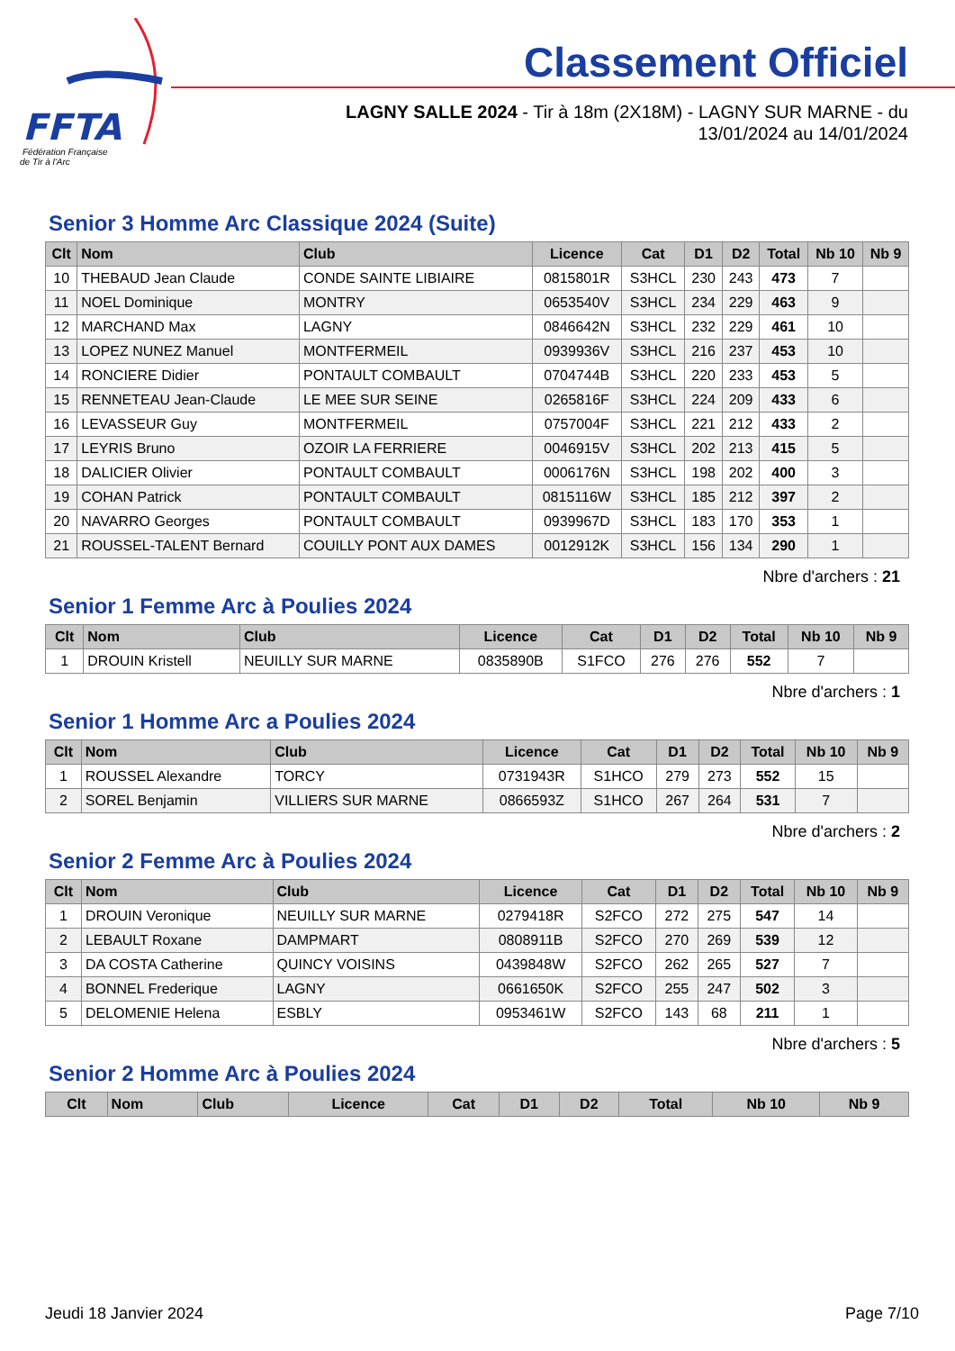FFTA
Fédération Française
de Tir à l'Arc
Classement Officiel
LAGNY SALLE 2024 - Tir à 18m (2X18M) - LAGNY SUR MARNE - du 13/01/2024 au 14/01/2024
Senior 3 Homme Arc Classique 2024 (Suite)
| Clt | Nom | Club | Licence | Cat | D1 | D2 | Total | Nb 10 | Nb 9 |
| --- | --- | --- | --- | --- | --- | --- | --- | --- | --- |
| 10 | THEBAUD Jean Claude | CONDE SAINTE LIBIAIRE | 0815801R | S3HCL | 230 | 243 | 473 | 7 | |
| 11 | NOEL Dominique | MONTRY | 0653540V | S3HCL | 234 | 229 | 463 | 9 | |
| 12 | MARCHAND Max | LAGNY | 0846642N | S3HCL | 232 | 229 | 461 | 10 | |
| 13 | LOPEZ NUNEZ Manuel | MONTFERMEIL | 0939936V | S3HCL | 216 | 237 | 453 | 10 | |
| 14 | RONCIERE Didier | PONTAULT COMBAULT | 0704744B | S3HCL | 220 | 233 | 453 | 5 | |
| 15 | RENNETEAU Jean-Claude | LE MEE SUR SEINE | 0265816F | S3HCL | 224 | 209 | 433 | 6 | |
| 16 | LEVASSEUR Guy | MONTFERMEIL | 0757004F | S3HCL | 221 | 212 | 433 | 2 | |
| 17 | LEYRIS Bruno | OZOIR LA FERRIERE | 0046915V | S3HCL | 202 | 213 | 415 | 5 | |
| 18 | DALICIER Olivier | PONTAULT COMBAULT | 0006176N | S3HCL | 198 | 202 | 400 | 3 | |
| 19 | COHAN Patrick | PONTAULT COMBAULT | 0815116W | S3HCL | 185 | 212 | 397 | 2 | |
| 20 | NAVARRO Georges | PONTAULT COMBAULT | 0939967D | S3HCL | 183 | 170 | 353 | 1 | |
| 21 | ROUSSEL-TALENT Bernard | COUILLY PONT AUX DAMES | 0012912K | S3HCL | 156 | 134 | 290 | 1 | |
Nbre d'archers : 21
Senior 1 Femme Arc à Poulies 2024
| Clt | Nom | Club | Licence | Cat | D1 | D2 | Total | Nb 10 | Nb 9 |
| --- | --- | --- | --- | --- | --- | --- | --- | --- | --- |
| 1 | DROUIN Kristell | NEUILLY SUR MARNE | 0835890B | S1FCO | 276 | 276 | 552 | 7 | |
Nbre d'archers : 1
Senior 1 Homme Arc a Poulies 2024
| Clt | Nom | Club | Licence | Cat | D1 | D2 | Total | Nb 10 | Nb 9 |
| --- | --- | --- | --- | --- | --- | --- | --- | --- | --- |
| 1 | ROUSSEL Alexandre | TORCY | 0731943R | S1HCO | 279 | 273 | 552 | 15 | |
| 2 | SOREL Benjamin | VILLIERS SUR MARNE | 0866593Z | S1HCO | 267 | 264 | 531 | 7 | |
Nbre d'archers : 2
Senior 2 Femme Arc à Poulies 2024
| Clt | Nom | Club | Licence | Cat | D1 | D2 | Total | Nb 10 | Nb 9 |
| --- | --- | --- | --- | --- | --- | --- | --- | --- | --- |
| 1 | DROUIN Veronique | NEUILLY SUR MARNE | 0279418R | S2FCO | 272 | 275 | 547 | 14 | |
| 2 | LEBAULT Roxane | DAMPMART | 0808911B | S2FCO | 270 | 269 | 539 | 12 | |
| 3 | DA COSTA Catherine | QUINCY VOISINS | 0439848W | S2FCO | 262 | 265 | 527 | 7 | |
| 4 | BONNEL Frederique | LAGNY | 0661650K | S2FCO | 255 | 247 | 502 | 3 | |
| 5 | DELOMENIE Helena | ESBLY | 0953461W | S2FCO | 143 | 68 | 211 | 1 | |
Nbre d'archers : 5
Senior 2 Homme Arc à Poulies 2024
| Clt | Nom | Club | Licence | Cat | D1 | D2 | Total | Nb 10 | Nb 9 |
| --- | --- | --- | --- | --- | --- | --- | --- | --- | --- |
Jeudi 18 Janvier 2024 Page 7/10